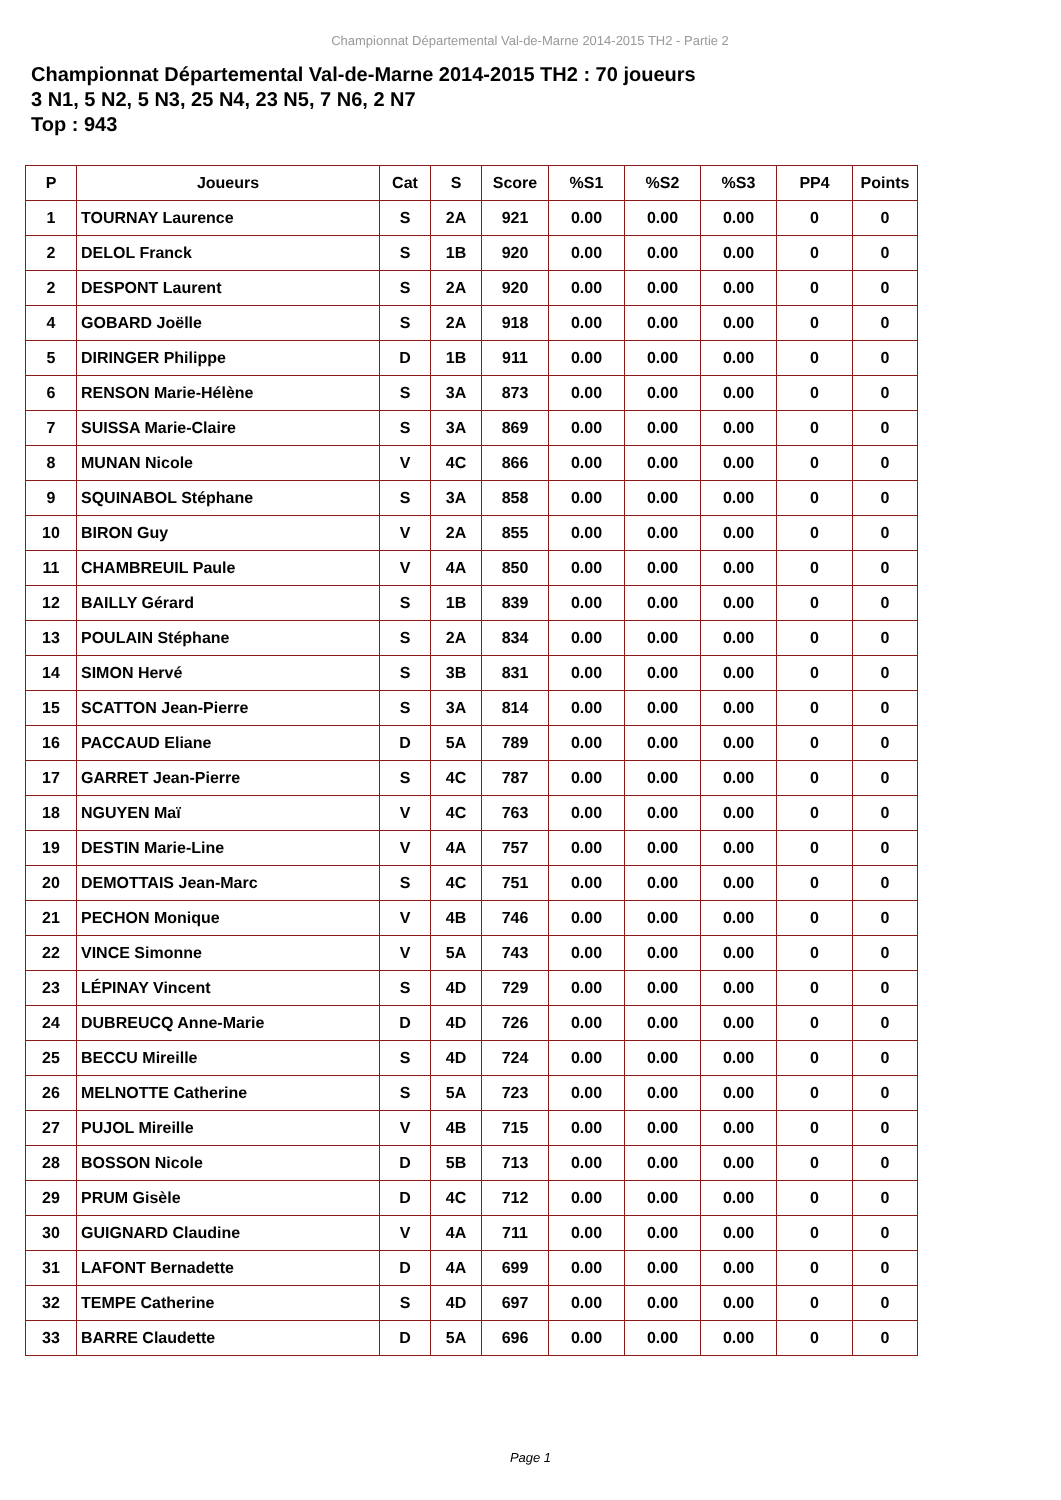Championnat Départemental Val-de-Marne 2014-2015 TH2 - Partie 2
Championnat Départemental Val-de-Marne 2014-2015 TH2 : 70 joueurs
3 N1, 5 N2, 5 N3, 25 N4, 23 N5, 7 N6, 2 N7
Top : 943
| P | Joueurs | Cat | S | Score | %S1 | %S2 | %S3 | PP4 | Points |
| --- | --- | --- | --- | --- | --- | --- | --- | --- | --- |
| 1 | TOURNAY Laurence | S | 2A | 921 | 0.00 | 0.00 | 0.00 | 0 | 0 |
| 2 | DELOL Franck | S | 1B | 920 | 0.00 | 0.00 | 0.00 | 0 | 0 |
| 2 | DESPONT Laurent | S | 2A | 920 | 0.00 | 0.00 | 0.00 | 0 | 0 |
| 4 | GOBARD Joëlle | S | 2A | 918 | 0.00 | 0.00 | 0.00 | 0 | 0 |
| 5 | DIRINGER Philippe | D | 1B | 911 | 0.00 | 0.00 | 0.00 | 0 | 0 |
| 6 | RENSON Marie-Hélène | S | 3A | 873 | 0.00 | 0.00 | 0.00 | 0 | 0 |
| 7 | SUISSA Marie-Claire | S | 3A | 869 | 0.00 | 0.00 | 0.00 | 0 | 0 |
| 8 | MUNAN Nicole | V | 4C | 866 | 0.00 | 0.00 | 0.00 | 0 | 0 |
| 9 | SQUINABOL Stéphane | S | 3A | 858 | 0.00 | 0.00 | 0.00 | 0 | 0 |
| 10 | BIRON Guy | V | 2A | 855 | 0.00 | 0.00 | 0.00 | 0 | 0 |
| 11 | CHAMBREUIL Paule | V | 4A | 850 | 0.00 | 0.00 | 0.00 | 0 | 0 |
| 12 | BAILLY Gérard | S | 1B | 839 | 0.00 | 0.00 | 0.00 | 0 | 0 |
| 13 | POULAIN Stéphane | S | 2A | 834 | 0.00 | 0.00 | 0.00 | 0 | 0 |
| 14 | SIMON Hervé | S | 3B | 831 | 0.00 | 0.00 | 0.00 | 0 | 0 |
| 15 | SCATTON Jean-Pierre | S | 3A | 814 | 0.00 | 0.00 | 0.00 | 0 | 0 |
| 16 | PACCAUD Eliane | D | 5A | 789 | 0.00 | 0.00 | 0.00 | 0 | 0 |
| 17 | GARRET Jean-Pierre | S | 4C | 787 | 0.00 | 0.00 | 0.00 | 0 | 0 |
| 18 | NGUYEN Maï | V | 4C | 763 | 0.00 | 0.00 | 0.00 | 0 | 0 |
| 19 | DESTIN Marie-Line | V | 4A | 757 | 0.00 | 0.00 | 0.00 | 0 | 0 |
| 20 | DEMOTTAIS Jean-Marc | S | 4C | 751 | 0.00 | 0.00 | 0.00 | 0 | 0 |
| 21 | PECHON Monique | V | 4B | 746 | 0.00 | 0.00 | 0.00 | 0 | 0 |
| 22 | VINCE Simonne | V | 5A | 743 | 0.00 | 0.00 | 0.00 | 0 | 0 |
| 23 | LÉPINAY Vincent | S | 4D | 729 | 0.00 | 0.00 | 0.00 | 0 | 0 |
| 24 | DUBREUCQ Anne-Marie | D | 4D | 726 | 0.00 | 0.00 | 0.00 | 0 | 0 |
| 25 | BECCU Mireille | S | 4D | 724 | 0.00 | 0.00 | 0.00 | 0 | 0 |
| 26 | MELNOTTE Catherine | S | 5A | 723 | 0.00 | 0.00 | 0.00 | 0 | 0 |
| 27 | PUJOL Mireille | V | 4B | 715 | 0.00 | 0.00 | 0.00 | 0 | 0 |
| 28 | BOSSON Nicole | D | 5B | 713 | 0.00 | 0.00 | 0.00 | 0 | 0 |
| 29 | PRUM Gisèle | D | 4C | 712 | 0.00 | 0.00 | 0.00 | 0 | 0 |
| 30 | GUIGNARD Claudine | V | 4A | 711 | 0.00 | 0.00 | 0.00 | 0 | 0 |
| 31 | LAFONT Bernadette | D | 4A | 699 | 0.00 | 0.00 | 0.00 | 0 | 0 |
| 32 | TEMPE Catherine | S | 4D | 697 | 0.00 | 0.00 | 0.00 | 0 | 0 |
| 33 | BARRE Claudette | D | 5A | 696 | 0.00 | 0.00 | 0.00 | 0 | 0 |
Page 1